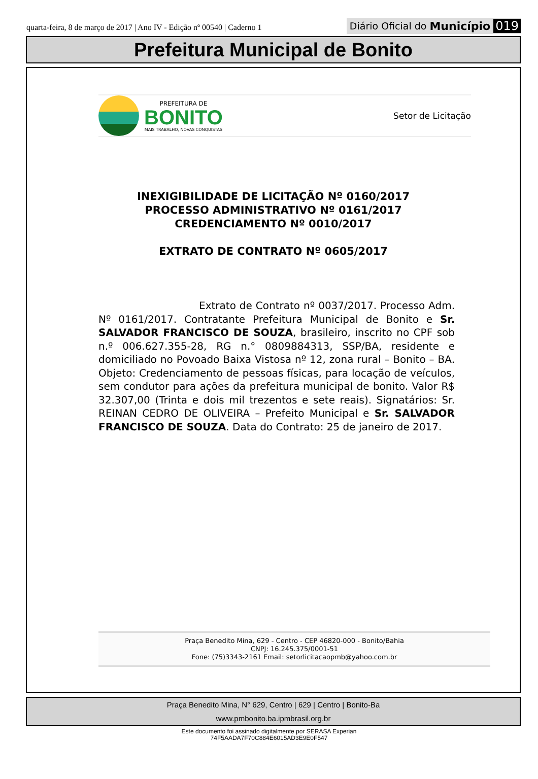quarta-feira, 8 de março de 2017 | Ano IV - Edição nº 00540 | Caderno 1
Diário Oficial do Município 019
Prefeitura Municipal de Bonito
PREFEITURA DE
BONITO
MAIS TRABALHO, NOVAS CONQUISTAS
Setor de Licitação
INEXIGIBILIDADE DE LICITAÇÃO Nº 0160/2017
PROCESSO ADMINISTRATIVO Nº 0161/2017
CREDENCIAMENTO Nº 0010/2017
EXTRATO DE CONTRATO Nº 0605/2017
Extrato de Contrato nº 0037/2017. Processo Adm. Nº 0161/2017. Contratante Prefeitura Municipal de Bonito e Sr. SALVADOR FRANCISCO DE SOUZA, brasileiro, inscrito no CPF sob n.º 006.627.355-28, RG n.° 0809884313, SSP/BA, residente e domiciliado no Povoado Baixa Vistosa nº 12, zona rural – Bonito – BA. Objeto: Credenciamento de pessoas físicas, para locação de veículos, sem condutor para ações da prefeitura municipal de bonito. Valor R$ 32.307,00 (Trinta e dois mil trezentos e sete reais). Signatários: Sr. REINAN CEDRO DE OLIVEIRA – Prefeito Municipal e Sr. SALVADOR FRANCISCO DE SOUZA. Data do Contrato: 25 de janeiro de 2017.
Praça Benedito Mina, 629 - Centro - CEP 46820-000 - Bonito/Bahia
CNPJ: 16.245.375/0001-51
Fone: (75)3343-2161 Email: setorlicitacaopmb@yahoo.com.br
Praça Benedito Mina, N° 629, Centro | 629 | Centro | Bonito-Ba
www.pmbonito.ba.ipmbrasil.org.br
Este documento foi assinado digitalmente por SERASA Experian
74F5AADA7F70C884E6015AD3E9E0F547